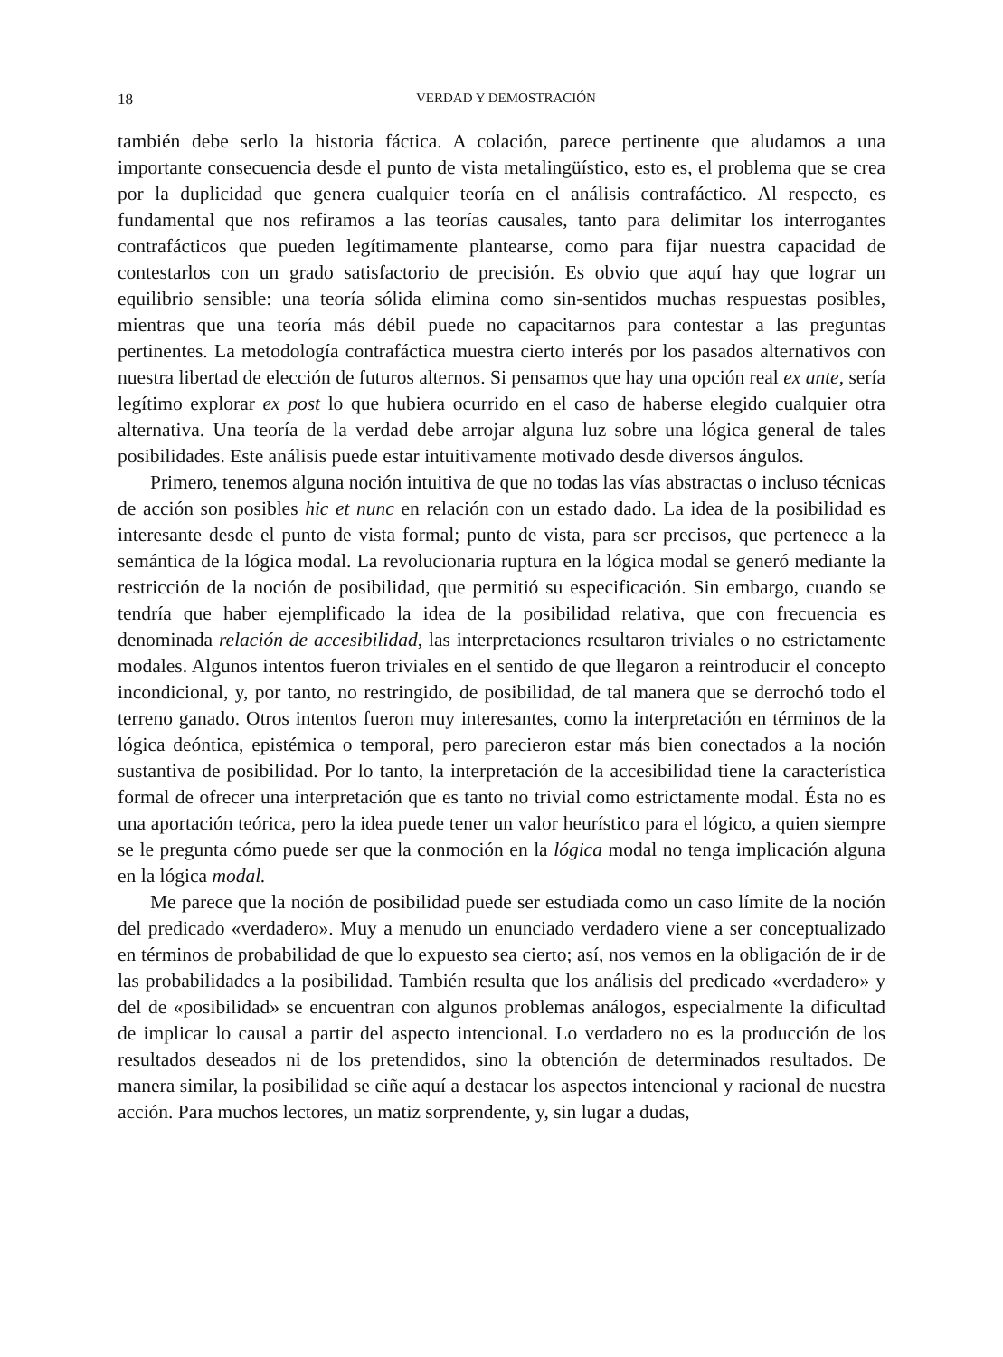18 VERDAD Y DEMOSTRACIÓN
también debe serlo la historia fáctica. A colación, parece pertinente que aludamos a una importante consecuencia desde el punto de vista metalingüístico, esto es, el problema que se crea por la duplicidad que genera cualquier teoría en el análisis contrafáctico. Al respecto, es fundamental que nos refiramos a las teorías causales, tanto para delimitar los interrogantes contrafácticos que pueden legítimamente plantearse, como para fijar nuestra capacidad de contestarlos con un grado satisfactorio de precisión. Es obvio que aquí hay que lograr un equilibrio sensible: una teoría sólida elimina como sin-sentidos muchas respuestas posibles, mientras que una teoría más débil puede no capacitarnos para contestar a las preguntas pertinentes. La metodología contrafáctica muestra cierto interés por los pasados alternativos con nuestra libertad de elección de futuros alternos. Si pensamos que hay una opción real ex ante, sería legítimo explorar ex post lo que hubiera ocurrido en el caso de haberse elegido cualquier otra alternativa. Una teoría de la verdad debe arrojar alguna luz sobre una lógica general de tales posibilidades. Este análisis puede estar intuitivamente motivado desde diversos ángulos.
Primero, tenemos alguna noción intuitiva de que no todas las vías abstractas o incluso técnicas de acción son posibles hic et nunc en relación con un estado dado. La idea de la posibilidad es interesante desde el punto de vista formal; punto de vista, para ser precisos, que pertenece a la semántica de la lógica modal. La revolucionaria ruptura en la lógica modal se generó mediante la restricción de la noción de posibilidad, que permitió su especificación. Sin embargo, cuando se tendría que haber ejemplificado la idea de la posibilidad relativa, que con frecuencia es denominada relación de accesibilidad, las interpretaciones resultaron triviales o no estrictamente modales. Algunos intentos fueron triviales en el sentido de que llegaron a reintroducir el concepto incondicional, y, por tanto, no restringido, de posibilidad, de tal manera que se derrochó todo el terreno ganado. Otros intentos fueron muy interesantes, como la interpretación en términos de la lógica deóntica, epistémica o temporal, pero parecieron estar más bien conectados a la noción sustantiva de posibilidad. Por lo tanto, la interpretación de la accesibilidad tiene la característica formal de ofrecer una interpretación que es tanto no trivial como estrictamente modal. Ésta no es una aportación teórica, pero la idea puede tener un valor heurístico para el lógico, a quien siempre se le pregunta cómo puede ser que la conmoción en la lógica modal no tenga implicación alguna en la lógica modal.
Me parece que la noción de posibilidad puede ser estudiada como un caso límite de la noción del predicado «verdadero». Muy a menudo un enunciado verdadero viene a ser conceptualizado en términos de probabilidad de que lo expuesto sea cierto; así, nos vemos en la obligación de ir de las probabilidades a la posibilidad. También resulta que los análisis del predicado «verdadero» y del de «posibilidad» se encuentran con algunos problemas análogos, especialmente la dificultad de implicar lo causal a partir del aspecto intencional. Lo verdadero no es la producción de los resultados deseados ni de los pretendidos, sino la obtención de determinados resultados. De manera similar, la posibilidad se ciñe aquí a destacar los aspectos intencional y racional de nuestra acción. Para muchos lectores, un matiz sorprendente, y, sin lugar a dudas,